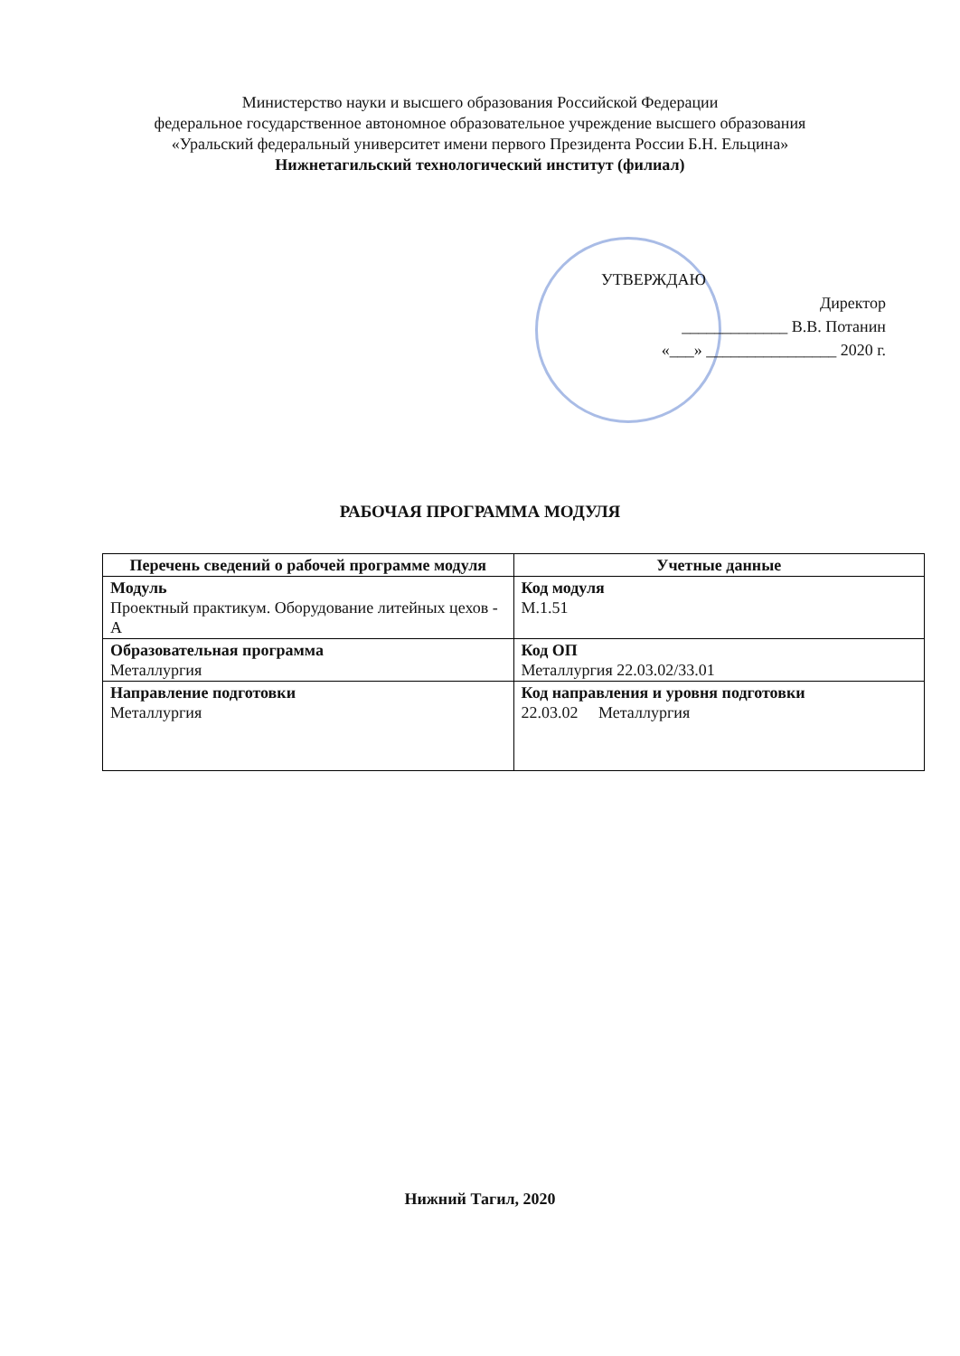Министерство науки и высшего образования Российской Федерации
федеральное государственное автономное образовательное учреждение высшего образования
«Уральский федеральный университет имени первого Президента России Б.Н. Ельцина»
Нижнетагильский технологический институт (филиал)
УТВЕРЖДАЮ
Директор
_____________ В.В. Потанин
«___» ________________ 2020 г.
РАБОЧАЯ ПРОГРАММА МОДУЛЯ
| Перечень сведений о рабочей программе модуля | Учетные данные |
| --- | --- |
| Модуль Проектный практикум. Оборудование литейных цехов - А | Код модуля М.1.51 |
| Образовательная программа Металлургия | Код ОП Металлургия 22.03.02/33.01 |
| Направление подготовки Металлургия | Код направления и уровня подготовки 22.03.02 Металлургия |
Нижний Тагил, 2020